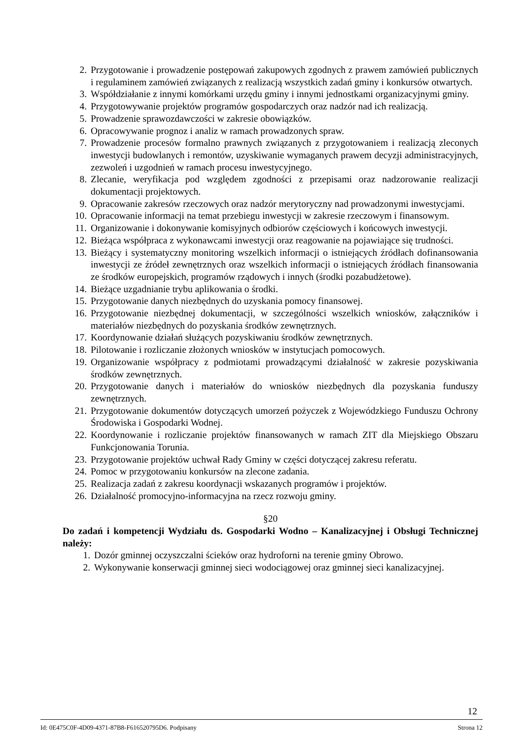2. Przygotowanie i prowadzenie postępowań zakupowych zgodnych z prawem zamówień publicznych i regulaminem zamówień związanych z realizacją wszystkich zadań gminy i konkursów otwartych.
3. Współdziałanie z innymi komórkami urzędu gminy i innymi jednostkami organizacyjnymi gminy.
4. Przygotowywanie projektów programów gospodarczych oraz nadzór nad ich realizacją.
5. Prowadzenie sprawozdawczości w zakresie obowiązków.
6. Opracowywanie prognoz i analiz w ramach prowadzonych spraw.
7. Prowadzenie procesów formalno prawnych związanych z przygotowaniem i realizacją zleconych inwestycji budowlanych i remontów, uzyskiwanie wymaganych prawem decyzji administracyjnych, zezwoleń i uzgodnień w ramach procesu inwestycyjnego.
8. Zlecanie, weryfikacja pod względem zgodności z przepisami oraz nadzorowanie realizacji dokumentacji projektowych.
9. Opracowanie zakresów rzeczowych oraz nadzór merytoryczny nad prowadzonymi inwestycjami.
10. Opracowanie informacji na temat przebiegu inwestycji w zakresie rzeczowym i finansowym.
11. Organizowanie i dokonywanie komisyjnych odbiorów częściowych i końcowych inwestycji.
12. Bieżąca współpraca z wykonawcami inwestycji oraz reagowanie na pojawiające się trudności.
13. Bieżący i systematyczny monitoring wszelkich informacji o istniejących źródłach dofinansowania inwestycji ze źródeł zewnętrznych oraz wszelkich informacji o istniejących źródłach finansowania ze środków europejskich, programów rządowych i innych (środki pozabudżetowe).
14. Bieżące uzgadnianie trybu aplikowania o środki.
15. Przygotowanie danych niezbędnych do uzyskania pomocy finansowej.
16. Przygotowanie niezbędnej dokumentacji, w szczególności wszelkich wniosków, załączników i materiałów niezbędnych do pozyskania środków zewnętrznych.
17. Koordynowanie działań służących pozyskiwaniu środków zewnętrznych.
18. Pilotowanie i rozliczanie złożonych wniosków w instytucjach pomocowych.
19. Organizowanie współpracy z podmiotami prowadzącymi działalność w zakresie pozyskiwania środków zewnętrznych.
20. Przygotowanie danych i materiałów do wniosków niezbędnych dla pozyskania funduszy zewnętrznych.
21. Przygotowanie dokumentów dotyczących umorzeń pożyczek z Wojewódzkiego Funduszu Ochrony Środowiska i Gospodarki Wodnej.
22. Koordynowanie i rozliczanie projektów finansowanych w ramach ZIT dla Miejskiego Obszaru Funkcjonowania Torunia.
23. Przygotowanie projektów uchwał Rady Gminy w części dotyczącej zakresu referatu.
24. Pomoc w przygotowaniu konkursów na zlecone zadania.
25. Realizacja zadań z zakresu koordynacji wskazanych programów i projektów.
26. Działalność promocyjno-informacyjna na rzecz rozwoju gminy.
§20
Do zadań i kompetencji Wydziału ds. Gospodarki Wodno – Kanalizacyjnej i Obsługi Technicznej należy:
1. Dozór gminnej oczyszczalni ścieków oraz hydroforni na terenie gminy Obrowo.
2. Wykonywanie konserwacji gminnej sieci wodociągowej oraz gminnej sieci kanalizacyjnej.
12
Id: 0E475C0F-4D09-4371-87B8-F616520795D6. Podpisany Strona 12